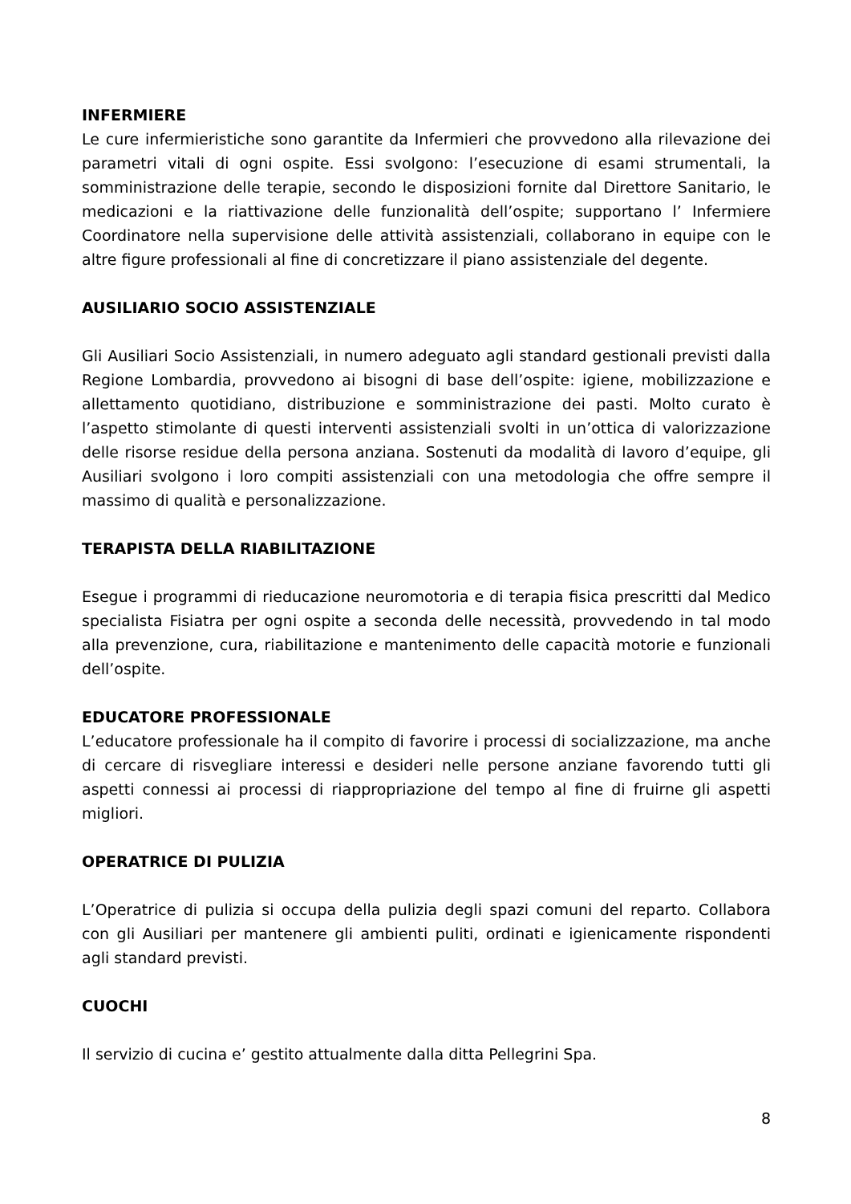INFERMIERE
Le cure infermieristiche sono garantite da Infermieri che provvedono alla rilevazione dei parametri vitali di ogni ospite. Essi svolgono: l’esecuzione di esami strumentali, la somministrazione delle terapie, secondo le disposizioni fornite dal Direttore Sanitario, le medicazioni e la riattivazione delle funzionalità dell’ospite; supportano l’ Infermiere Coordinatore nella supervisione delle attività assistenziali, collaborano in equipe con le altre figure professionali al fine di concretizzare il piano assistenziale del degente.
AUSILIARIO SOCIO ASSISTENZIALE
Gli Ausiliari Socio Assistenziali, in numero adeguato agli standard gestionali previsti dalla Regione Lombardia, provvedono ai bisogni di base dell’ospite: igiene, mobilizzazione e allettamento quotidiano, distribuzione e somministrazione dei pasti. Molto curato è l’aspetto stimolante di questi interventi assistenziali svolti in un’ottica di valorizzazione delle risorse residue della persona anziana. Sostenuti da modalità di lavoro d’equipe, gli Ausiliari svolgono i loro compiti assistenziali con una metodologia che offre sempre il massimo di qualità e personalizzazione.
TERAPISTA DELLA RIABILITAZIONE
Esegue i programmi di rieducazione neuromotoria e di terapia fisica prescritti dal Medico specialista Fisiatra per ogni ospite a seconda delle necessità, provvedendo in tal modo alla prevenzione, cura, riabilitazione e mantenimento delle capacità motorie e funzionali dell’ospite.
EDUCATORE PROFESSIONALE
L’educatore professionale ha il compito di favorire i processi di socializzazione, ma anche di cercare di risvegliare interessi e desideri nelle persone anziane favorendo tutti gli aspetti connessi ai processi di riappropriazione del tempo al fine di fruirne gli aspetti migliori.
OPERATRICE DI PULIZIA
L’Operatrice di pulizia si occupa della pulizia degli spazi comuni del reparto. Collabora con gli Ausiliari per mantenere gli ambienti puliti, ordinati e igienicamente rispondenti agli standard previsti.
CUOCHI
Il servizio di cucina e’ gestito attualmente dalla ditta Pellegrini Spa.
8